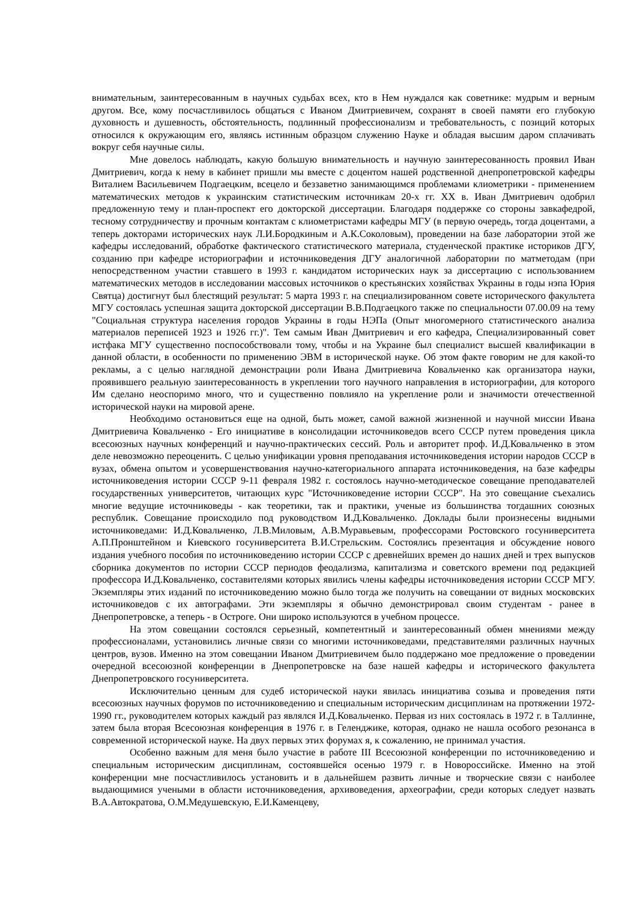внимательным, заинтересованным в научных судьбах всех, кто в Нем нуждался как советнике: мудрым и верным другом. Все, кому посчастливилось общаться с Иваном Дмитриевичем, сохранят в своей памяти его глубокую духовность и душевность, обстоятельность, подлинный профессионализм и требовательность, с позиций которых относился к окружающим его, являясь истинным образцом служению Науке и обладая высшим даром сплачивать вокруг себя научные силы.
Мне довелось наблюдать, какую большую внимательность и научную заинтересованность проявил Иван Дмитриевич, когда к нему в кабинет пришли мы вместе с доцентом нашей родственной днепропетровской кафедры Виталием Васильевичем Подгаецким, всецело и беззаветно занимающимся проблемами клиометрики - применением математических методов к украинским статистическим источникам 20-х гг. XX в. Иван Дмитриевич одобрил предложенную тему и план-проспект его докторской диссертации. Благодаря поддержке со стороны завкафедрой, тесному сотрудничеству и прочным контактам с клиометристами кафедры МГУ (в первую очередь, тогда доцентами, а теперь докторами исторических наук Л.И.Бородкиным и А.К.Соколовым), проведении на базе лаборатории этой же кафедры исследований, обработке фактического статистического материала, студенческой практике историков ДГУ, созданию при кафедре историографии и источниковедения ДГУ аналогичной лаборатории по матметодам (при непосредственном участии ставшего в 1993 г. кандидатом исторических наук за диссертацию с использованием математических методов в исследовании массовых источников о крестьянских хозяйствах Украины в годы нэпа Юрия Святца) достигнут был блестящий результат: 5 марта 1993 г. на специализированном совете исторического факультета МГУ состоялась успешная защита докторской диссертации В.В.Подгаецкого также по специальности 07.00.09 на тему "Социальная структура населения городов Украины в годы НЭПа (Опыт многомерного статистического анализа материалов переписей 1923 и 1926 гг.)". Тем самым Иван Дмитриевич и его кафедра, Специализированный совет истфака МГУ существенно поспособствовали тому, чтобы и на Украине был специалист высшей квалификации в данной области, в особенности по применению ЭВМ в исторической науке. Об этом факте говорим не для какой-то рекламы, а с целью наглядной демонстрации роли Ивана Дмитриевича Ковальченко как организатора науки, проявившего реальную заинтересованность в укреплении того научного направления в историографии, для которого Им сделано неоспоримо много, что и существенно повлияло на укрепление роли и значимости отечественной исторической науки на мировой арене.
Необходимо остановиться еще на одной, быть может, самой важной жизненной и научной миссии Ивана Дмитриевича Ковальченко - Его инициативе в консолидации источниковедов всего СССР путем проведения цикла всесоюзных научных конференций и научно-практических сессий. Роль и авторитет проф. И.Д.Ковальченко в этом деле невозможно переоценить. С целью унификации уровня преподавания источниковедения истории народов СССР в вузах, обмена опытом и усовершенствования научно-категориального аппарата источниковедения, на базе кафедры источниковедения истории СССР 9-11 февраля 1982 г. состоялось научно-методическое совещание преподавателей государственных университетов, читающих курс "Источниковедение истории СССР". На это совещание съехались многие ведущие источниковеды - как теоретики, так и практики, ученые из большинства тогдашних союзных республик. Совещание происходило под руководством И.Д.Ковальченко. Доклады были произнесены видными источниковедами: И.Д.Ковальченко, Л.В.Миловым, А.В.Муравьевым, профессорами Ростовского госуниверситета А.П.Пронштейном и Киевского госуниверситета В.И.Стрельским. Состоялись презентация и обсуждение нового издания учебного пособия по источниковедению истории СССР с древнейших времен до наших дней и трех выпусков сборника документов по истории СССР периодов феодализма, капитализма и советского времени под редакцией профессора И.Д.Ковальченко, составителями которых явились члены кафедры источниковедения истории СССР МГУ. Экземпляры этих изданий по источниковедению можно было тогда же получить на совещании от видных московских источниковедов с их автографами. Эти экземпляры я обычно демонстрировал своим студентам - ранее в Днепропетровске, а теперь - в Остроге. Они широко используются в учебном процессе.
На этом совещании состоялся серьезный, компетентный и заинтересованный обмен мнениями между профессионалами, установились личные связи со многими источниковедами, представителями различных научных центров, вузов. Именно на этом совещании Иваном Дмитриевичем было поддержано мое предложение о проведении очередной всесоюзной конференции в Днепропетровске на базе нашей кафедры и исторического факультета Днепропетровского госуниверситета.
Исключительно ценным для судеб исторической науки явилась инициатива созыва и проведения пяти всесоюзных научных форумов по источниковедению и специальным историческим дисциплинам на протяжении 1972-1990 гг., руководителем которых каждый раз являлся И.Д.Ковальченко. Первая из них состоялась в 1972 г. в Таллинне, затем была вторая Всесоюзная конференция в 1976 г. в Геленджике, которая, однако не нашла особого резонанса в современной исторической науке. На двух первых этих форумах я, к сожалению, не принимал участия.
Особенно важным для меня было участие в работе III Всесоюзной конференции по источниковедению и специальным историческим дисциплинам, состоявшейся осенью 1979 г. в Новороссийске. Именно на этой конференции мне посчастливилось установить и в дальнейшем развить личные и творческие связи с наиболее выдающимися учеными в области источниковедения, архивоведения, археографии, среди которых следует назвать В.А.Автократова, О.М.Медушевскую, Е.И.Каменцеву,